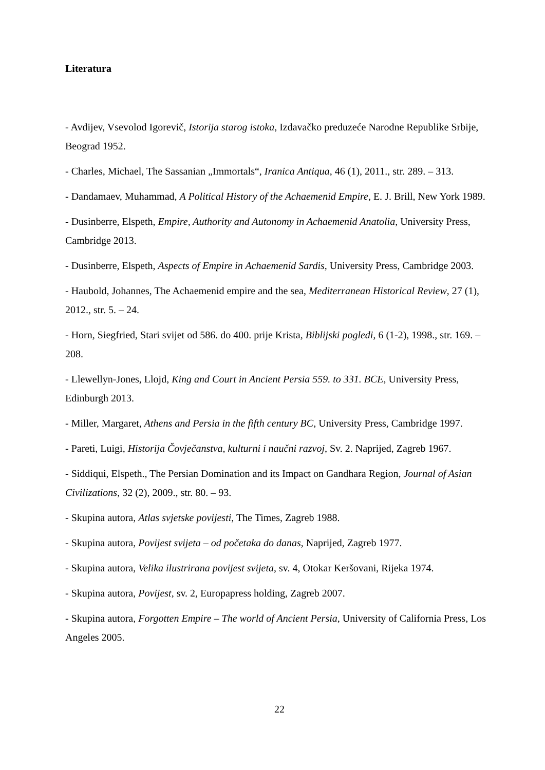Literatura
- Avdijev, Vsevolod Igorevič, Istorija starog istoka, Izdavačko preduzeće Narodne Republike Srbije, Beograd 1952.
- Charles, Michael, The Sassanian „Immortals“, Iranica Antiqua, 46 (1), 2011., str. 289. – 313.
- Dandamaev, Muhammad, A Political History of the Achaemenid Empire, E. J. Brill, New York 1989.
- Dusinberre, Elspeth, Empire, Authority and Autonomy in Achaemenid Anatolia, University Press, Cambridge 2013.
- Dusinberre, Elspeth, Aspects of Empire in Achaemenid Sardis, University Press, Cambridge 2003.
- Haubold, Johannes, The Achaemenid empire and the sea, Mediterranean Historical Review, 27 (1), 2012., str. 5. – 24.
- Horn, Siegfried, Stari svijet od 586. do 400. prije Krista, Biblijski pogledi, 6 (1-2), 1998., str. 169. – 208.
- Llewellyn-Jones, Llojd, King and Court in Ancient Persia 559. to 331. BCE, University Press, Edinburgh 2013.
- Miller, Margaret, Athens and Persia in the fifth century BC, University Press, Cambridge 1997.
- Pareti, Luigi, Historija Čovječanstva, kulturni i naučni razvoj, Sv. 2. Naprijed, Zagreb 1967.
- Siddiqui, Elspeth., The Persian Domination and its Impact on Gandhara Region, Journal of Asian Civilizations, 32 (2), 2009., str. 80. – 93.
- Skupina autora, Atlas svjetske povijesti, The Times, Zagreb 1988.
- Skupina autora, Povijest svijeta – od početaka do danas, Naprijed, Zagreb 1977.
- Skupina autora, Velika ilustrirana povijest svijeta, sv. 4, Otokar Keršovani, Rijeka 1974.
- Skupina autora, Povijest, sv. 2, Europapress holding, Zagreb 2007.
- Skupina autora, Forgotten Empire – The world of Ancient Persia, University of California Press, Los Angeles 2005.
22